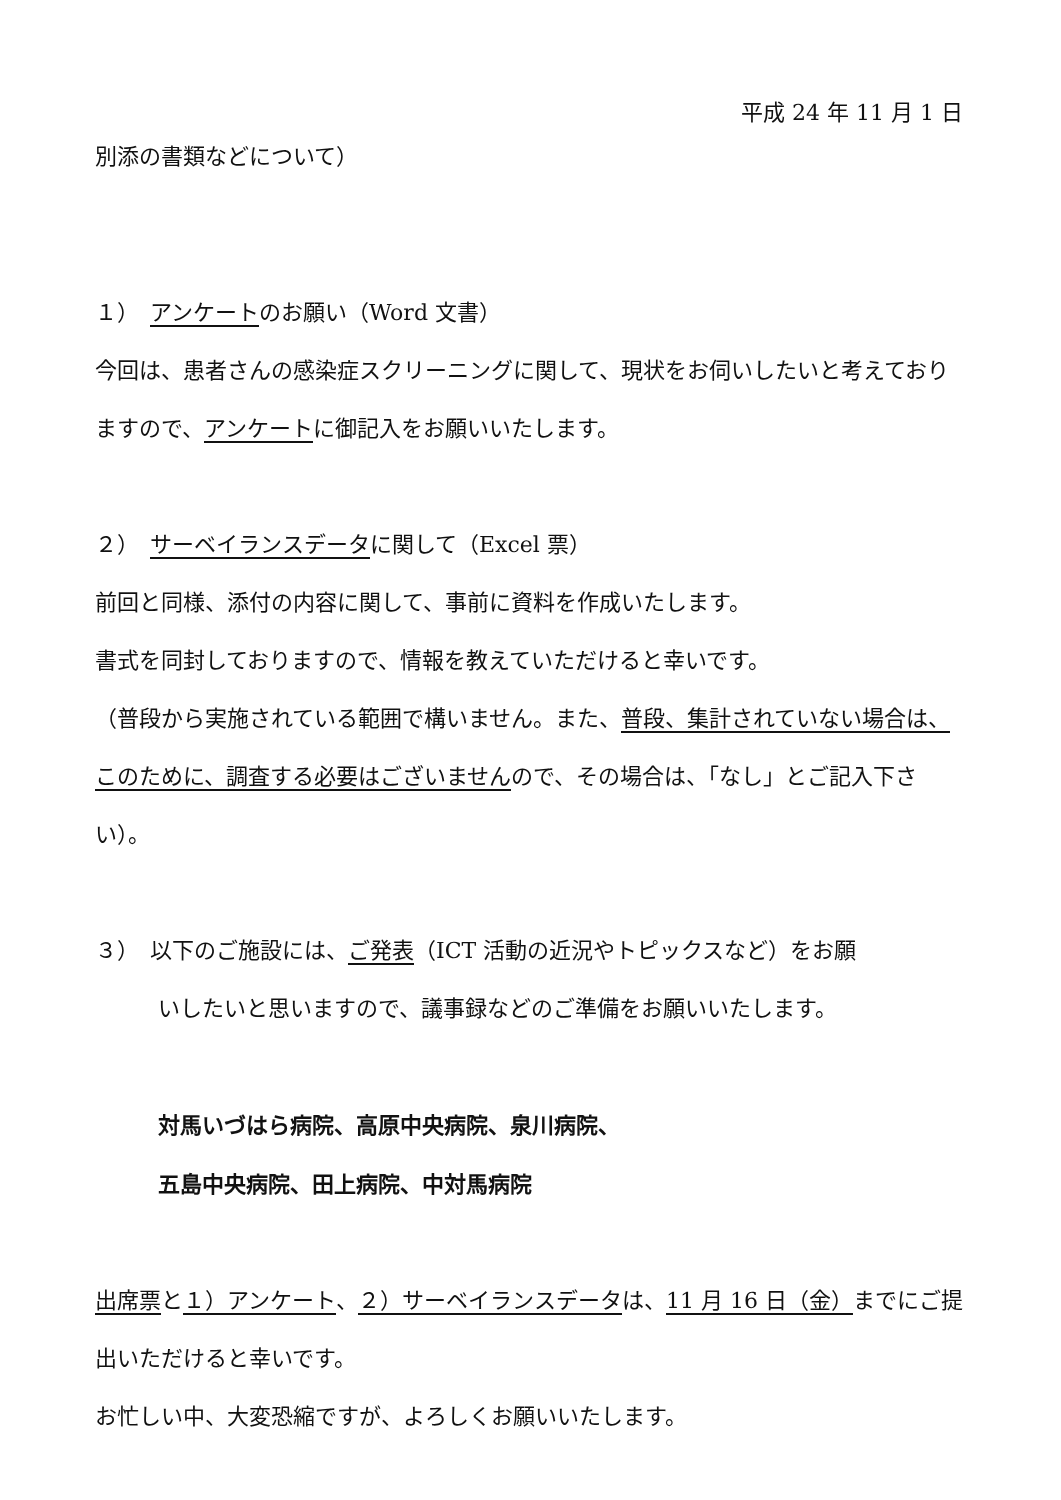平成 24 年 11 月 1 日
別添の書類などについて）
１）　アンケートのお願い（Word 文書）
今回は、患者さんの感染症スクリーニングに関して、現状をお伺いしたいと考えておりますので、アンケートに御記入をお願いいたします。
２）　サーベイランスデータに関して（Excel 票）
前回と同様、添付の内容に関して、事前に資料を作成いたします。
書式を同封しておりますので、情報を教えていただけると幸いです。
（普段から実施されている範囲で構いません。また、普段、集計されていない場合は、このために、調査する必要はございませんので、その場合は、「なし」とご記入下さい）。
３）　以下のご施設には、ご発表（ICT 活動の近況やトピックスなど）をお願
いしたいと思いますので、議事録などのご準備をお願いいたします。
対馬いづはら病院、高原中央病院、泉川病院、
五島中央病院、田上病院、中対馬病院
出席票と１）アンケート、２）サーベイランスデータは、11 月 16 日（金）までにご提出いただけると幸いです。
お忙しい中、大変恐縮ですが、よろしくお願いいたします。